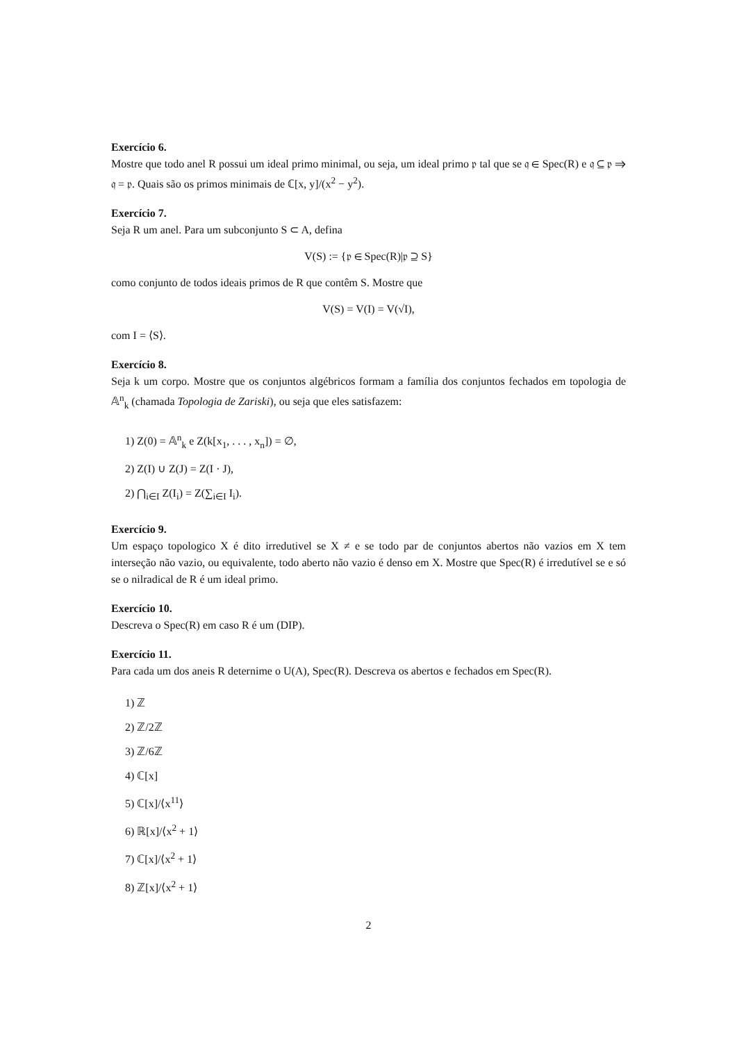Exercício 6.
Mostre que todo anel R possui um ideal primo minimal, ou seja, um ideal primo 𝔭 tal que se 𝔮 ∈ Spec(R) e 𝔮 ⊆ 𝔭 ⇒ 𝔮 = 𝔭. Quais são os primos minimais de ℂ[x, y]/(x<sup>2</sup> − y<sup>2</sup>).
Exercício 7.
Seja R um anel. Para um subconjunto S ⊂ A, defina
V(S) := {𝔭 ∈ Spec(R)|𝔭 ⊇ S}
como conjunto de todos ideais primos de R que contêm S. Mostre que
V(S) = V(I) = V(√I),
com I = ⟨S⟩.
Exercício 8.
Seja k um corpo. Mostre que os conjuntos algébricos formam a família dos conjuntos fechados em topologia de 𝔸<sup>n</sup><sub>k</sub> (chamada Topologia de Zariski), ou seja que eles satisfazem:
1) Z(0) = 𝔸<sup>n</sup><sub>k</sub> e Z(k[x<sub>1</sub>, . . . , x<sub>n</sub>]) = ∅,
2) Z(I) ∪ Z(J) = Z(I · J),
2) ⋂<sub>i∈I</sub> Z(I<sub>i</sub>) = Z(∑<sub>i∈I</sub> I<sub>i</sub>).
Exercício 9.
Um espaço topologico X é dito irredutivel se X ≠ e se todo par de conjuntos abertos não vazios em X tem interseção não vazio, ou equivalente, todo aberto não vazio é denso em X. Mostre que Spec(R) é irredutível se e só se o nilradical de R é um ideal primo.
Exercício 10.
Descreva o Spec(R) em caso R é um (DIP).
Exercício 11.
Para cada um dos aneis R deternime o U(A), Spec(R). Descreva os abertos e fechados em Spec(R).
1) ℤ
2) ℤ/2ℤ
3) ℤ/6ℤ
4) ℂ[x]
5) ℂ[x]/⟨x<sup>11</sup>⟩
6) ℝ[x]/⟨x<sup>2</sup> + 1⟩
7) ℂ[x]/⟨x<sup>2</sup> + 1⟩
8) ℤ[x]/⟨x<sup>2</sup> + 1⟩
2